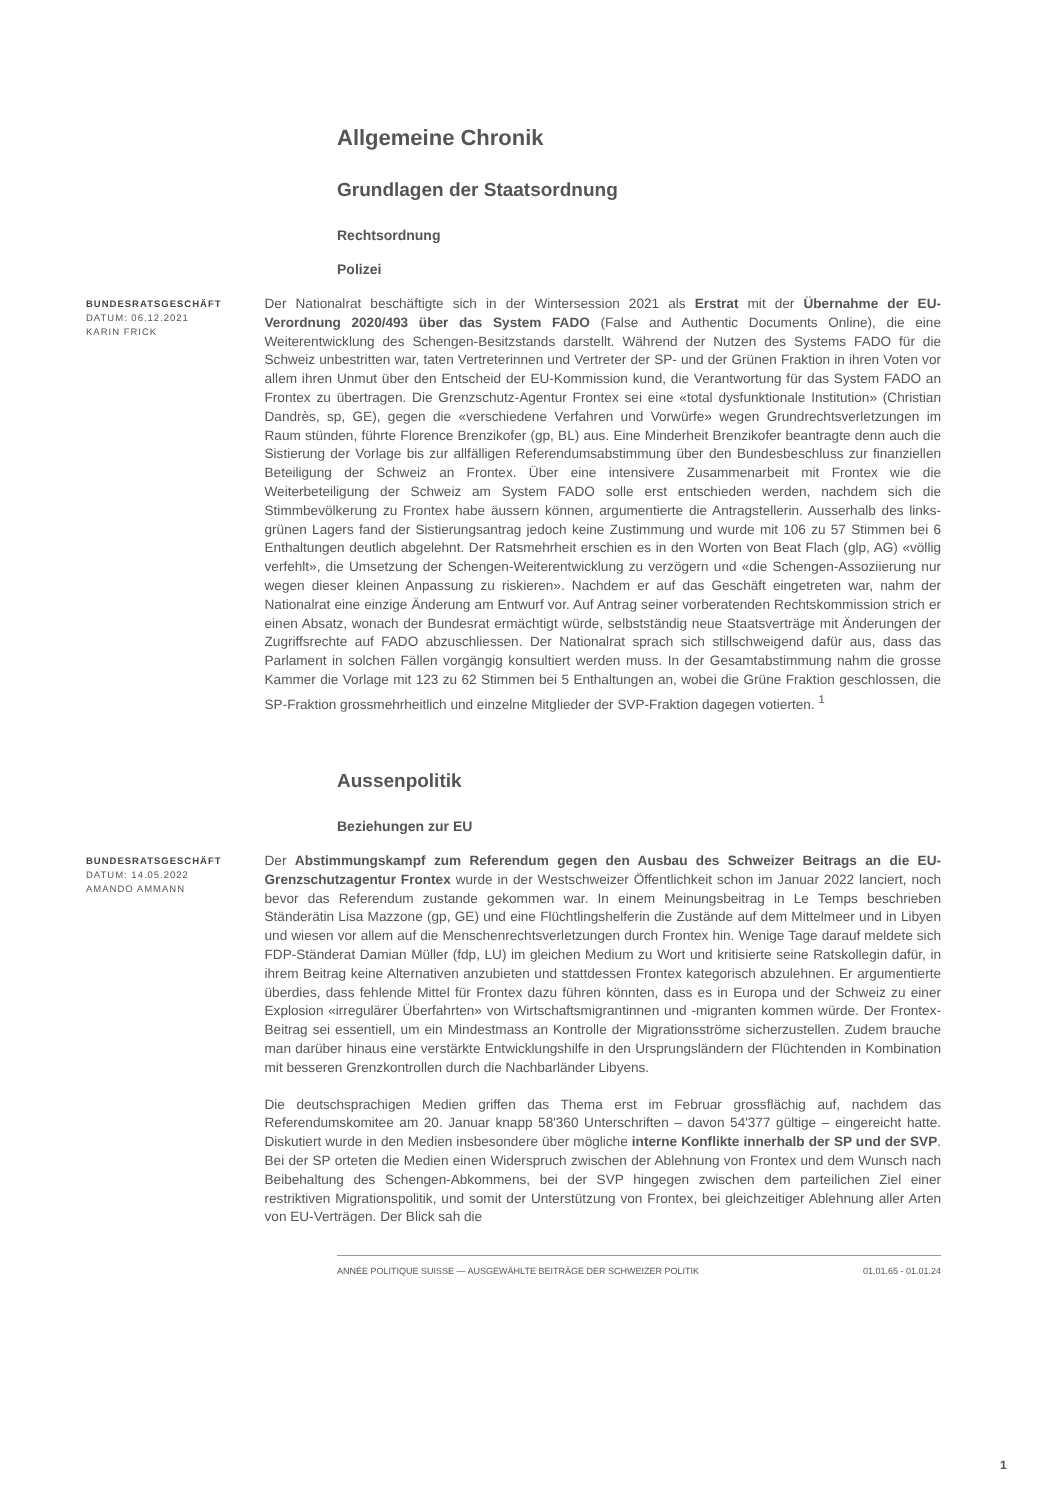Allgemeine Chronik
Grundlagen der Staatsordnung
Rechtsordnung
Polizei
BUNDESRATSGESCHÄFT
DATUM: 06.12.2021
KARIN FRICK
Der Nationalrat beschäftigte sich in der Wintersession 2021 als Erstrat mit der Übernahme der EU-Verordnung 2020/493 über das System FADO (False and Authentic Documents Online), die eine Weiterentwicklung des Schengen-Besitzstands darstellt. Während der Nutzen des Systems FADO für die Schweiz unbestritten war, taten Vertreterinnen und Vertreter der SP- und der Grünen Fraktion in ihren Voten vor allem ihren Unmut über den Entscheid der EU-Kommission kund, die Verantwortung für das System FADO an Frontex zu übertragen. Die Grenzschutz-Agentur Frontex sei eine «total dysfunktionale Institution» (Christian Dandrès, sp, GE), gegen die «verschiedene Verfahren und Vorwürfe» wegen Grundrechtsverletzungen im Raum stünden, führte Florence Brenzikofer (gp, BL) aus. Eine Minderheit Brenzikofer beantragte denn auch die Sistierung der Vorlage bis zur allfälligen Referendumsabstimmung über den Bundesbeschluss zur finanziellen Beteiligung der Schweiz an Frontex. Über eine intensivere Zusammenarbeit mit Frontex wie die Weiterbeteiligung der Schweiz am System FADO solle erst entschieden werden, nachdem sich die Stimmbevölkerung zu Frontex habe äussern können, argumentierte die Antragstellerin. Ausserhalb des links-grünen Lagers fand der Sistierungsantrag jedoch keine Zustimmung und wurde mit 106 zu 57 Stimmen bei 6 Enthaltungen deutlich abgelehnt. Der Ratsmehrheit erschien es in den Worten von Beat Flach (glp, AG) «völlig verfehlt», die Umsetzung der Schengen-Weiterentwicklung zu verzögern und «die Schengen-Assoziierung nur wegen dieser kleinen Anpassung zu riskieren». Nachdem er auf das Geschäft eingetreten war, nahm der Nationalrat eine einzige Änderung am Entwurf vor. Auf Antrag seiner vorberatenden Rechtskommission strich er einen Absatz, wonach der Bundesrat ermächtigt würde, selbstständig neue Staatsverträge mit Änderungen der Zugriffsrechte auf FADO abzuschliessen. Der Nationalrat sprach sich stillschweigend dafür aus, dass das Parlament in solchen Fällen vorgängig konsultiert werden muss. In der Gesamtabstimmung nahm die grosse Kammer die Vorlage mit 123 zu 62 Stimmen bei 5 Enthaltungen an, wobei die Grüne Fraktion geschlossen, die SP-Fraktion grossmehrheitlich und einzelne Mitglieder der SVP-Fraktion dagegen votierten. <sup>1</sup>
Aussenpolitik
Beziehungen zur EU
BUNDESRATSGESCHÄFT
DATUM: 14.05.2022
AMANDO AMMANN
Der Abstimmungskampf zum Referendum gegen den Ausbau des Schweizer Beitrags an die EU-Grenzschutzagentur Frontex wurde in der Westschweizer Öffentlichkeit schon im Januar 2022 lanciert, noch bevor das Referendum zustande gekommen war. In einem Meinungsbeitrag in Le Temps beschrieben Ständerätin Lisa Mazzone (gp, GE) und eine Flüchtlingshelferin die Zustände auf dem Mittelmeer und in Libyen und wiesen vor allem auf die Menschenrechtsverletzungen durch Frontex hin. Wenige Tage darauf meldete sich FDP-Ständerat Damian Müller (fdp, LU) im gleichen Medium zu Wort und kritisierte seine Ratskollegin dafür, in ihrem Beitrag keine Alternativen anzubieten und stattdessen Frontex kategorisch abzulehnen. Er argumentierte überdies, dass fehlende Mittel für Frontex dazu führen könnten, dass es in Europa und der Schweiz zu einer Explosion «irregulärer Überfahrten» von Wirtschaftsmigrantinnen und -migranten kommen würde. Der Frontex-Beitrag sei essentiell, um ein Mindestmass an Kontrolle der Migrationsströme sicherzustellen. Zudem brauche man darüber hinaus eine verstärkte Entwicklungshilfe in den Ursprungsländern der Flüchtenden in Kombination mit besseren Grenzkontrollen durch die Nachbarländer Libyens.
Die deutschsprachigen Medien griffen das Thema erst im Februar grossflächig auf, nachdem das Referendumskomitee am 20. Januar knapp 58'360 Unterschriften – davon 54'377 gültige – eingereicht hatte. Diskutiert wurde in den Medien insbesondere über mögliche interne Konflikte innerhalb der SP und der SVP. Bei der SP orteten die Medien einen Widerspruch zwischen der Ablehnung von Frontex und dem Wunsch nach Beibehaltung des Schengen-Abkommens, bei der SVP hingegen zwischen dem parteilichen Ziel einer restriktiven Migrationspolitik, und somit der Unterstützung von Frontex, bei gleichzeitiger Ablehnung aller Arten von EU-Verträgen. Der Blick sah die
ANNÉE POLITIQUE SUISSE — AUSGEWÄHLTE BEITRÄGE DER SCHWEIZER POLITIK 01.01.65 - 01.01.24
1